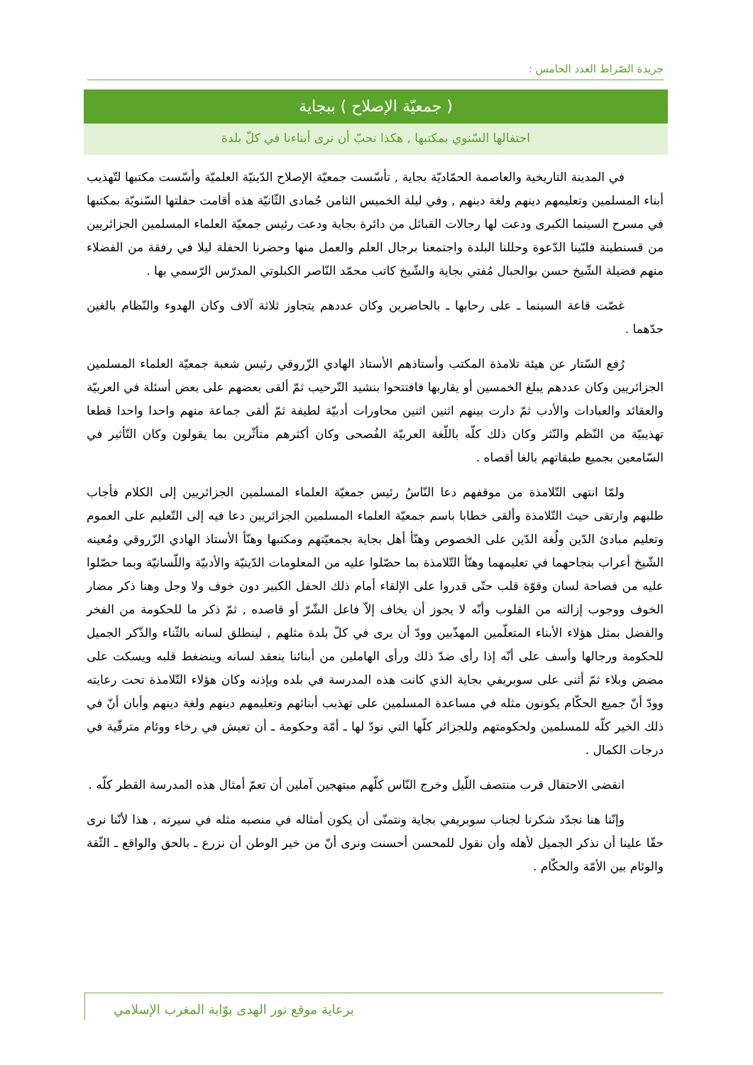جريدة الصّراط العدد الخامس :
( جمعيّة الإصلاح ) ببجاية
احتفالها السّنوي بمكتبها , هكذا نحبّ أن نرى أبناءنا في كلّ بلدة
في المدينة التاريخية والعاصمة الحمّاديّة بجاية , تأسّست جمعيّة الإصلاح الدّينيّة العلميّة وأسّست مكتبها لتّهذيب أبناء المسلمين وتعليمهم دينهم ولغة دينهم , وفي ليلة الخميس الثامن جُمادى الثّانيّة هذه أقامت حفلتها السّنويّة بمكتبها في مسرح السينما الكبرى ودعت لها رجالات القبائل من دائرة بجاية ودعت رئيس جمعيّة العلماء المسلمين الجزائريين من قسنطينة فلبّينا الدّعوة وحللنا البلدة واجتمعنا برجال العلم والعمل منها وحضرنا الحفلة ليلا في رفقة من الفضلاء منهم فضيلة الشّيخ حسن بوالحبال مُفتي بجاية والشّيخ كاتب محمّد النّاصر الكبلوتي المدرّس الرّسمي بها .
غصّت قاعة السينما ـ على رحابها ـ بالحاضرين وكان عددهم يتجاوز ثلاثة آلاف وكان الهدوء والنّظام بالغين حدّهما .
رُفع السّتار عن هيئة تلامذة المكتب وأستاذهم الأستاذ الهادي الزّروقي رئيس شعبة جمعيّة العلماء المسلمين الجزائريين وكان عددهم يبلغ الخمسين أو يقاربها فافتتحوا بنشيد التّرحيب ثمّ ألقى بعضهم على بعض أسئلة في العربيّة والعقائد والعبادات والأدب ثمّ دارت بينهم اثنين اثنين محاورات أدبيّة لطيفة ثمّ ألقى جماعة منهم واحدا واحدا قطعا تهذيبيّة من النّظم والنّثر وكان ذلك كلّه باللّغة العربيّة الفُصحى وكان أكثرهم متأثّرين بما يقولون وكان التّأثير في السّامعين بجميع طبقاتهم بالغا أقصاه .
ولمّا انتهى التّلامذة من موقفهم دعا النّاسُ رئيس جمعيّة العلماء المسلمين الجزائريين إلى الكلام فأجاب طلبهم وارتقى حيث التّلامذة وألقى خطابا باسم جمعيّة العلماء المسلمين الجزائريين دعا فيه إلى التّعليم على العموم وتعليم مبادئ الدّين ولُغة الدّين على الخصوص وهنّأ أهل بجاية بجمعيّتهم ومكتبها وهنّأ الأستاذ الهادي الزّروقي ومُعينه الشّيخ أعراب بنجاحهما في تعليمهما وهنّأ التّلامذة بما حصّلوا عليه من المعلومات الدّينيّة والأدبيّة واللّسانيّة وبما حصّلوا عليه من فصاحة لسان وقوّة قلب حتّى قدروا على الإلقاء أمام ذلك الحفل الكبير دون خوف ولا وجل وهنا ذكر مضار الخوف ووجوب إزالته من القلوب وأنّه لا يجوز أن يخاف إلاّ فاعل الشّرّ أو قاصده , ثمّ ذكر ما للحكومة من الفخر والفضل بمثل هؤلاء الأبناء المتعلّمين المهذّبين وودّ أن يرى في كلّ بلدة مثلهم , لينطلق لسانه بالثّناء والذّكر الجميل للحكومة ورجالها وأسف على أنّه إذا رأى ضدّ ذلك ورأى الهاملين من أبنائنا ينعقد لسانه وينضغط قلبه ويسكت على مضض وبلاء ثمّ أثنى على سوبريفي بجاية الذي كانت هذه المدرسة في بلده وبإذنه وكان هؤلاء التّلامذة تحت رعايته وودّ أنّ جميع الحكّام يكونون مثله في مساعدة المسلمين على تهذيب أبنائهم وتعليمهم دينهم ولغة دينهم وأبان أنّ في ذلك الخير كلّه للمسلمين ولحكومتهم وللجزائر كلّها التي نودّ لها ـ أمّة وحكومة ـ أن تعيش في رخاء ووئام مترقّية في درجات الكمال .
انقضى الاحتفال قرب منتصف اللّيل وخرج النّاس كلّهم مبتهجين آملين أن تعمّ أمثال هذه المدرسة القطر كلّه .
وإنّنا هنا نجدّد شكرنا لجناب سوبريفي بجاية ونتمنّى أن يكون أمثاله في منصبه مثله في سيرته , هذا لأنّنا نرى حقّا علينا أن نذكر الجميل لأهله وأن نقول للمحسن أحسنت ونرى أنّ من خير الوطن أن نزرع ـ بالحق والواقع ـ الثّقة والوئام بين الأمّة والحكّام .
برعاية موقع نور الهدى بوّابة المغرب الإسلامي